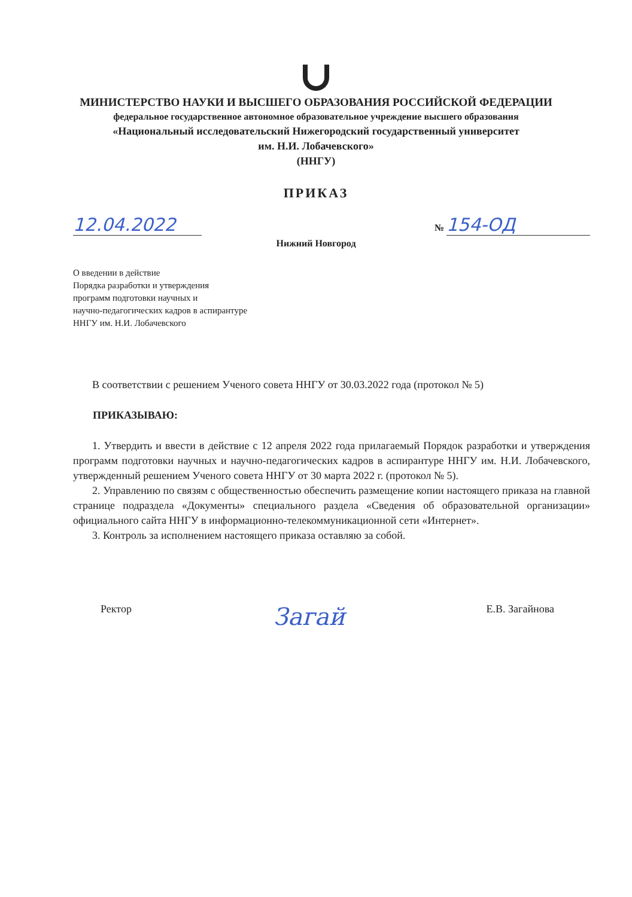МИНИСТЕРСТВО НАУКИ И ВЫСШЕГО ОБРАЗОВАНИЯ РОССИЙСКОЙ ФЕДЕРАЦИИ
федеральное государственное автономное образовательное учреждение высшего образования
«Национальный исследовательский Нижегородский государственный университет
им. Н.И. Лобачевского»
(ННГУ)
ПРИКАЗ
12.04.2022
№ 154-ОД
Нижний Новгород
О введении в действие
Порядка разработки и утверждения
программ подготовки научных и
научно-педагогических кадров в аспирантуре
ННГУ им. Н.И. Лобачевского
В соответствии с решением Ученого совета ННГУ от 30.03.2022 года (протокол № 5)
ПРИКАЗЫВАЮ:
1. Утвердить и ввести в действие с 12 апреля 2022 года прилагаемый Порядок разработки и утверждения программ подготовки научных и научно-педагогических кадров в аспирантуре ННГУ им. Н.И. Лобачевского, утвержденный решением Ученого совета ННГУ от 30 марта 2022 г. (протокол № 5).
2. Управлению по связям с общественностью обеспечить размещение копии настоящего приказа на главной странице подраздела «Документы» специального раздела «Сведения об образовательной организации» официального сайта ННГУ в информационно-телекоммуникационной сети «Интернет».
3. Контроль за исполнением настоящего приказа оставляю за собой.
Ректор Загай Е.В. Загайнова